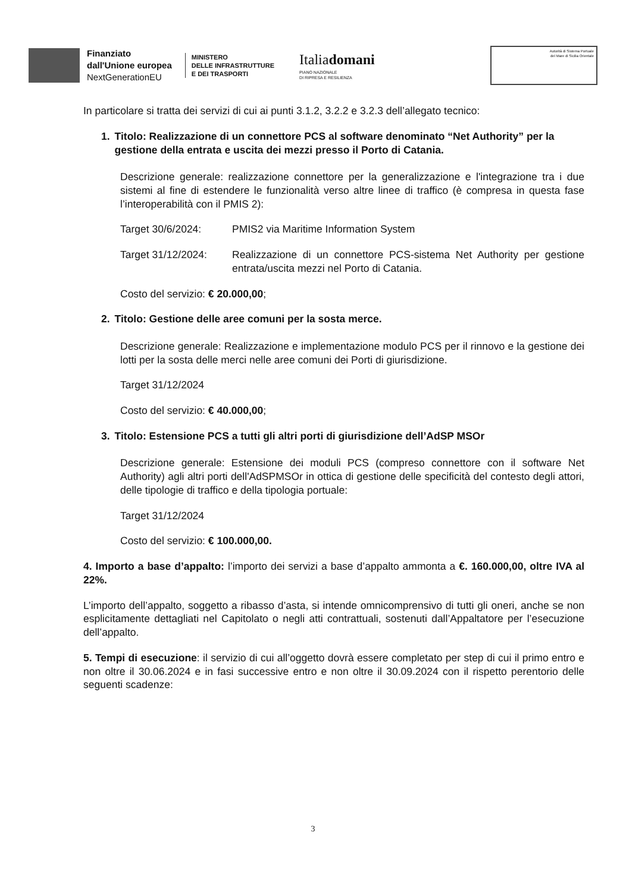Finanziato
dall'Unione europea
NextGenerationEU
MINISTERO
DELLE INFRASTRUTTURE
E DEI TRASPORTI
Italiadomani
PIANO NAZIONALE
DI RIPRESA E RESILIENZA
Autorità di Sistema Portuale
del Mare di Sicilia Orientale
In particolare si tratta dei servizi di cui ai punti 3.1.2, 3.2.2 e 3.2.3 dell’allegato tecnico:
1. Titolo: Realizzazione di un connettore PCS al software denominato “Net Authority” per la gestione della entrata e uscita dei mezzi presso il Porto di Catania.
Descrizione generale: realizzazione connettore per la generalizzazione e l'integrazione tra i due sistemi al fine di estendere le funzionalità verso altre linee di traffico (è compresa in questa fase l’interoperabilità con il PMIS 2):
Target 30/6/2024: PMIS2 via Maritime Information System
Target 31/12/2024: Realizzazione di un connettore PCS-sistema Net Authority per gestione entrata/uscita mezzi nel Porto di Catania.
Costo del servizio: € 20.000,00;
2. Titolo: Gestione delle aree comuni per la sosta merce.
Descrizione generale: Realizzazione e implementazione modulo PCS per il rinnovo e la gestione dei lotti per la sosta delle merci nelle aree comuni dei Porti di giurisdizione.
Target 31/12/2024
Costo del servizio: € 40.000,00;
3. Titolo: Estensione PCS a tutti gli altri porti di giurisdizione dell’AdSP MSOr
Descrizione generale: Estensione dei moduli PCS (compreso connettore con il software Net Authority) agli altri porti dell'AdSPMSOr in ottica di gestione delle specificità del contesto degli attori, delle tipologie di traffico e della tipologia portuale:
Target 31/12/2024
Costo del servizio: € 100.000,00.
4. Importo a base d’appalto: l’importo dei servizi a base d’appalto ammonta a €. 160.000,00, oltre IVA al 22%.
L’importo dell’appalto, soggetto a ribasso d’asta, si intende omnicomprensivo di tutti gli oneri, anche se non esplicitamente dettagliati nel Capitolato o negli atti contrattuali, sostenuti dall’Appaltatore per l’esecuzione dell’appalto.
5. Tempi di esecuzione: il servizio di cui all’oggetto dovrà essere completato per step di cui il primo entro e non oltre il 30.06.2024 e in fasi successive entro e non oltre il 30.09.2024 con il rispetto perentorio delle seguenti scadenze:
3